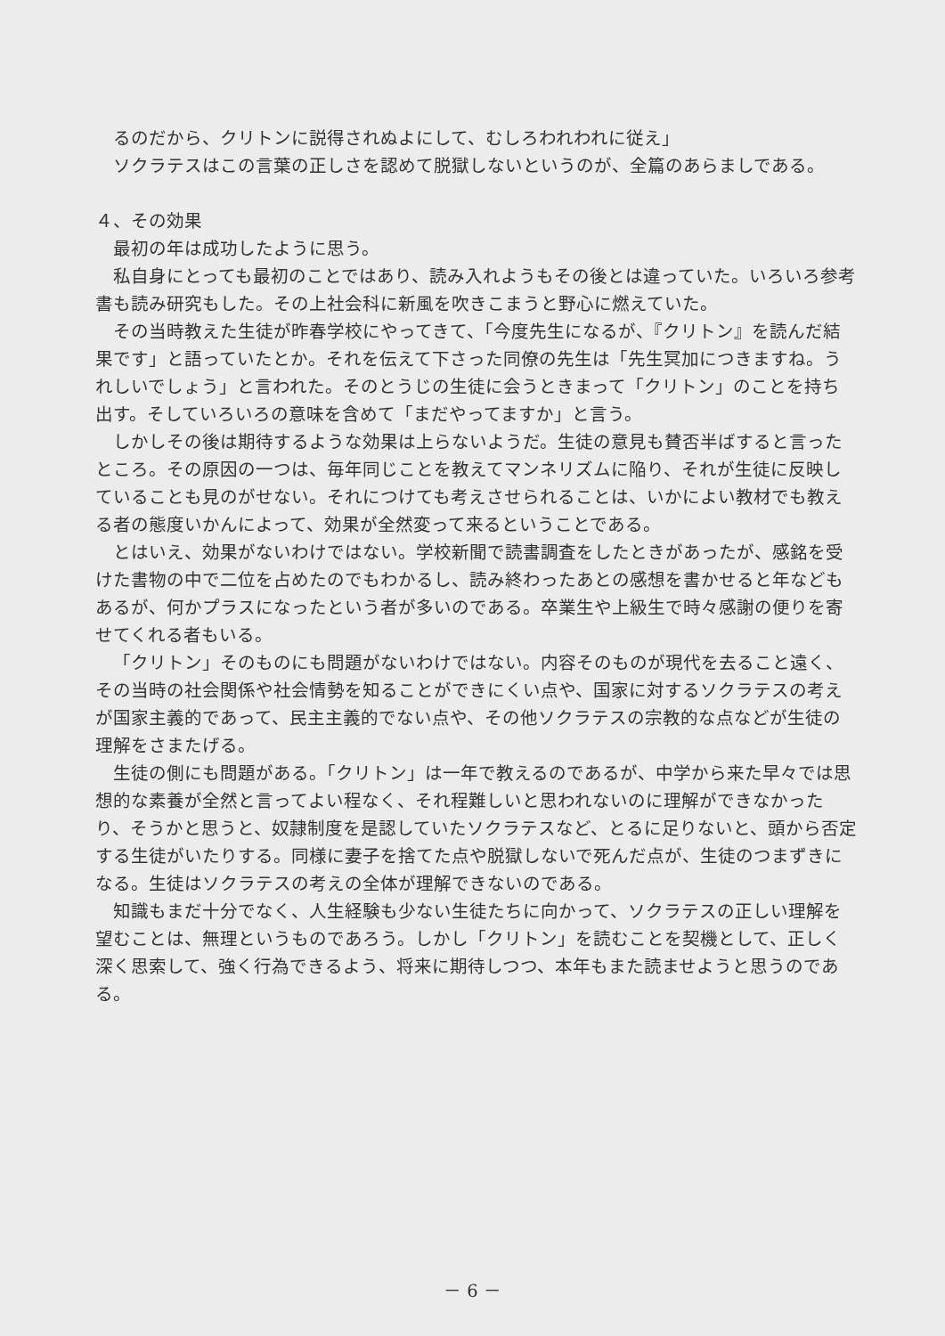るのだから、クリトンに説得されぬよにして、むしろわれわれに従え」
ソクラテスはこの言葉の正しさを認めて脱獄しないというのが、全篇のあらましである。
４、その効果
最初の年は成功したように思う。
私自身にとっても最初のことではあり、読み入れようもその後とは違っていた。いろいろ参考書も読み研究もした。その上社会科に新風を吹きこまうと野心に燃えていた。
その当時教えた生徒が昨春学校にやってきて、「今度先生になるが、『クリトン』を読んだ結果です」と語っていたとか。それを伝えて下さった同僚の先生は「先生冥加につきますね。うれしいでしょう」と言われた。そのとうじの生徒に会うときまって「クリトン」のことを持ち出す。そしていろいろの意味を含めて「まだやってますか」と言う。
しかしその後は期待するような効果は上らないようだ。生徒の意見も賛否半ばすると言ったところ。その原因の一つは、毎年同じことを教えてマンネリズムに陥り、それが生徒に反映していることも見のがせない。それにつけても考えさせられることは、いかによい教材でも教える者の態度いかんによって、効果が全然変って来るということである。
とはいえ、効果がないわけではない。学校新聞で読書調査をしたときがあったが、感銘を受けた書物の中で二位を占めたのでもわかるし、読み終わったあとの感想を書かせると年などもあるが、何かプラスになったという者が多いのである。卒業生や上級生で時々感謝の便りを寄せてくれる者もいる。
「クリトン」そのものにも問題がないわけではない。内容そのものが現代を去ること遠く、その当時の社会関係や社会情勢を知ることができにくい点や、国家に対するソクラテスの考えが国家主義的であって、民主主義的でない点や、その他ソクラテスの宗教的な点などが生徒の理解をさまたげる。
生徒の側にも問題がある。「クリトン」は一年で教えるのであるが、中学から来た早々では思想的な素養が全然と言ってよい程なく、それ程難しいと思われないのに理解ができなかったり、そうかと思うと、奴隷制度を是認していたソクラテスなど、とるに足りないと、頭から否定する生徒がいたりする。同様に妻子を捨てた点や脱獄しないで死んだ点が、生徒のつまずきになる。生徒はソクラテスの考えの全体が理解できないのである。
知識もまだ十分でなく、人生経験も少ない生徒たちに向かって、ソクラテスの正しい理解を望むことは、無理というものであろう。しかし「クリトン」を読むことを契機として、正しく深く思索して、強く行為できるよう、将来に期待しつつ、本年もまた読ませようと思うのである。
－ 6 －